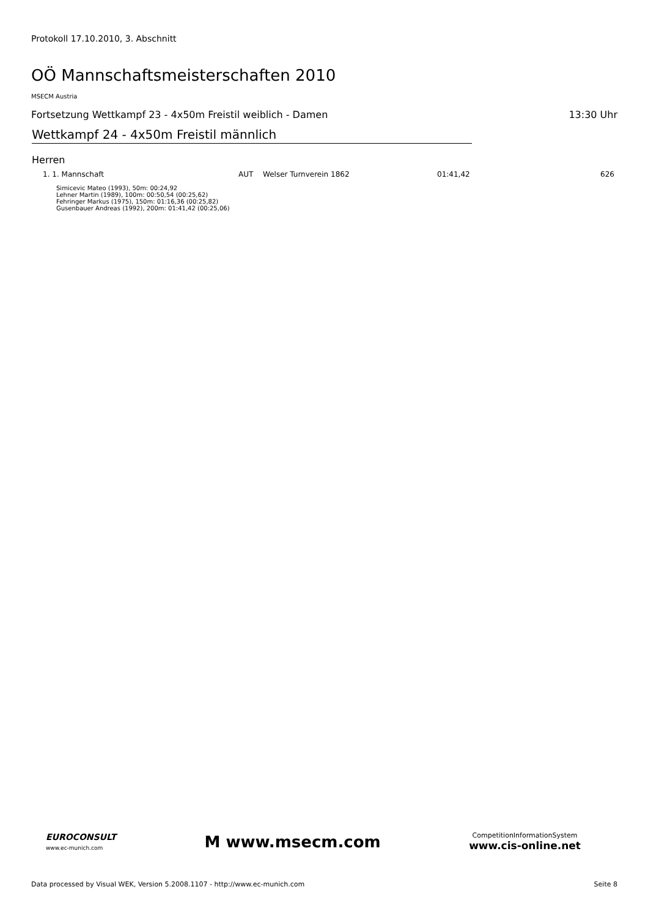Protokoll 17.10.2010, 3. Abschnitt
OÖ Mannschaftsmeisterschaften 2010
MSECM Austria
Fortsetzung Wettkampf 23 - 4x50m Freistil weiblich - Damen 13:30 Uhr
Wettkampf 24 - 4x50m Freistil männlich
Herren
| 1. 1. Mannschaft | AUT | Welser Turnverein 1862 | 01:41,42 | 626 |
Simicevic Mateo (1993), 50m: 00:24,92
Lehner Martin (1989), 100m: 00:50,54 (00:25,62)
Fehringer Markus (1975), 150m: 01:16,36 (00:25,82)
Gusenbauer Andreas (1992), 200m: 01:41,42 (00:25,06)
EUROCONSULT
www.ec-munich.com
M www.msecm.com
CompetitionInformationSystem
www.cis-online.net
Data processed by Visual WEK, Version 5.2008.1107 - http://www.ec-munich.com Seite 8